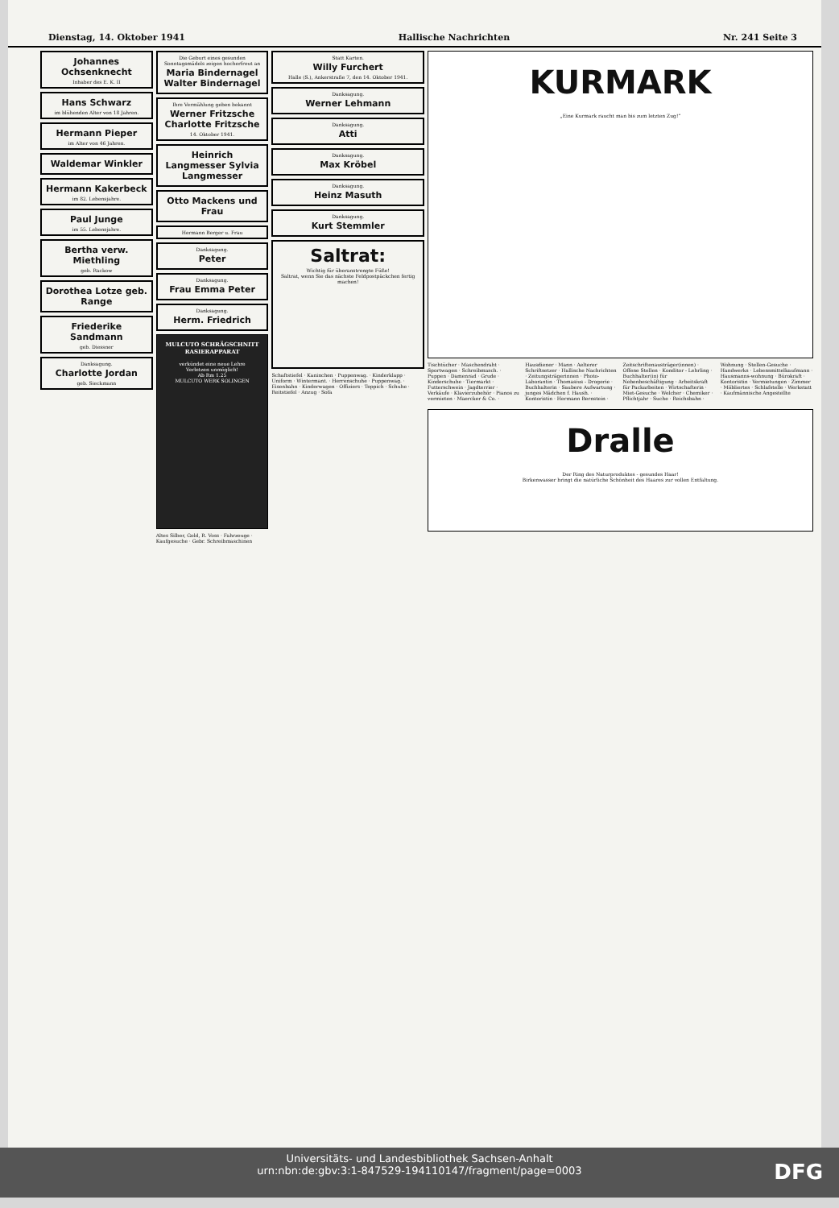Dienstag, 14. Oktober 1941 Hallische Nachrichten Nr. 241 Seite 3
Johannes Ochsenknecht
Inhaber des E. K. II
Hans Schwarz
im blühenden Alter von 18 Jahren.
Hermann Pieper
im Alter von 46 Jahren.
Waldemar Winkler
Hermann Kakerbeck
im 82. Lebensjahre.
Paul Junge
im 55. Lebensjahre.
Bertha verw. Miethling
geb. Rackow
Dorothea Lotze geb. Range
Friederike Sandmann
geb. Diessner
Danksagung.
Charlotte Jordan
geb. Sieckmann
Die Geburt eines gesunden Sonntagsmädels zeigen hocherfreut an
Maria Bindernagel Walter Bindernagel
Ihre Vermählung geben bekannt
Werner Fritzsche Charlotte Fritzsche
14. Oktober 1941.
Heinrich Langmesser Sylvia Langmesser
Otto Mackens und Frau
Hermann Berger u. Frau
Danksagung.
Peter
Danksagung.
Frau Emma Peter
Danksagung.
Herm. Friedrich
MULCUTO SCHRÄGSCHNITT RASIERAPPARAT
verkündet eine neue Lehre
Verletzen unmöglich!
Ab Rm 1.25
MULCUTO WERK SOLINGEN
Altes Silber, Gold, R. Voss · Fahrzeuge · Kaufgesuche · Gebr. Schreibmaschinen
Statt Karten.
Willy Furchert
Halle (S.), Ankerstraße 7, den 14. Oktober 1941.
Danksagung.
Werner Lehmann
Danksagung.
Atti
Danksagung.
Max Kröbel
Danksagung.
Heinz Masuth
Danksagung.
Kurt Stemmler
Saltrat:
Wichtig für überanstrengte Füße!
Saltrat, wenn Sie das nächste Feldpostpäckchen fertig machen!
Schaftstiefel · Kaninchen · Puppenwag. · Kinderklapp · Uniform · Wintermant. · Herrenschuhe · Puppenwag. · Eisenbahn · Kinderwagen · Offiziers · Teppich · Schuhe · Reitstiefel · Anzug · Sofa
KURMARK
„Eine Kurmark raucht man bis zum letzten Zug!“
Tischtücher · Maschendraht · Sportwagen · Schreibmasch. · Puppen · Damenrad · Grude · Kinderschuhe · Tiermarkt · Futterschwein · Jagdterrier · Verkäufe · Klavierzubehör · Pianos zu vermieten · Maercker & Co. · Hausdiener · Mann · Aelterer Schriftsetzer · Hallische Nachrichten · Zeitungsträgerinnen · Photo-Laborantin · Thomasius - Drogerie · Buchhalterin · Saubere Aufwartung · junges Mädchen f. Haush. · Kontoristin · Hermann Bernstein · Zeitschriftenausträger(innen) · Offene Stellen · Konditor - Lehrling · Buchhalter(in) für Nebenbeschäftigung · Arbeitskraft für Packarbeiten · Wirtschafterin · Miet-Gesuche · Welcher · Chemiker · Pflichtjahr · Suche · Reichsbahn · Wohnung · Stellen-Gesuche · Handwerks · Lebensmittelkaufmann · Hausmanns-wohnung · Bürokraft · Kontoristin · Vermietungen · Zimmer · Möbliertes · Schlafstelle · Werkstatt · Kaufmännische Angestellte
Dralle
Der Ring des Naturproduktes - gesundes Haar!
Birkenwasser bringt die natürliche Schönheit des Haares zur vollen Entfaltung.
Universitäts- und Landesbibliothek Sachsen-Anhalt
urn:nbn:de:gbv:3:1-847529-194110147/fragment/page=0003
DFG